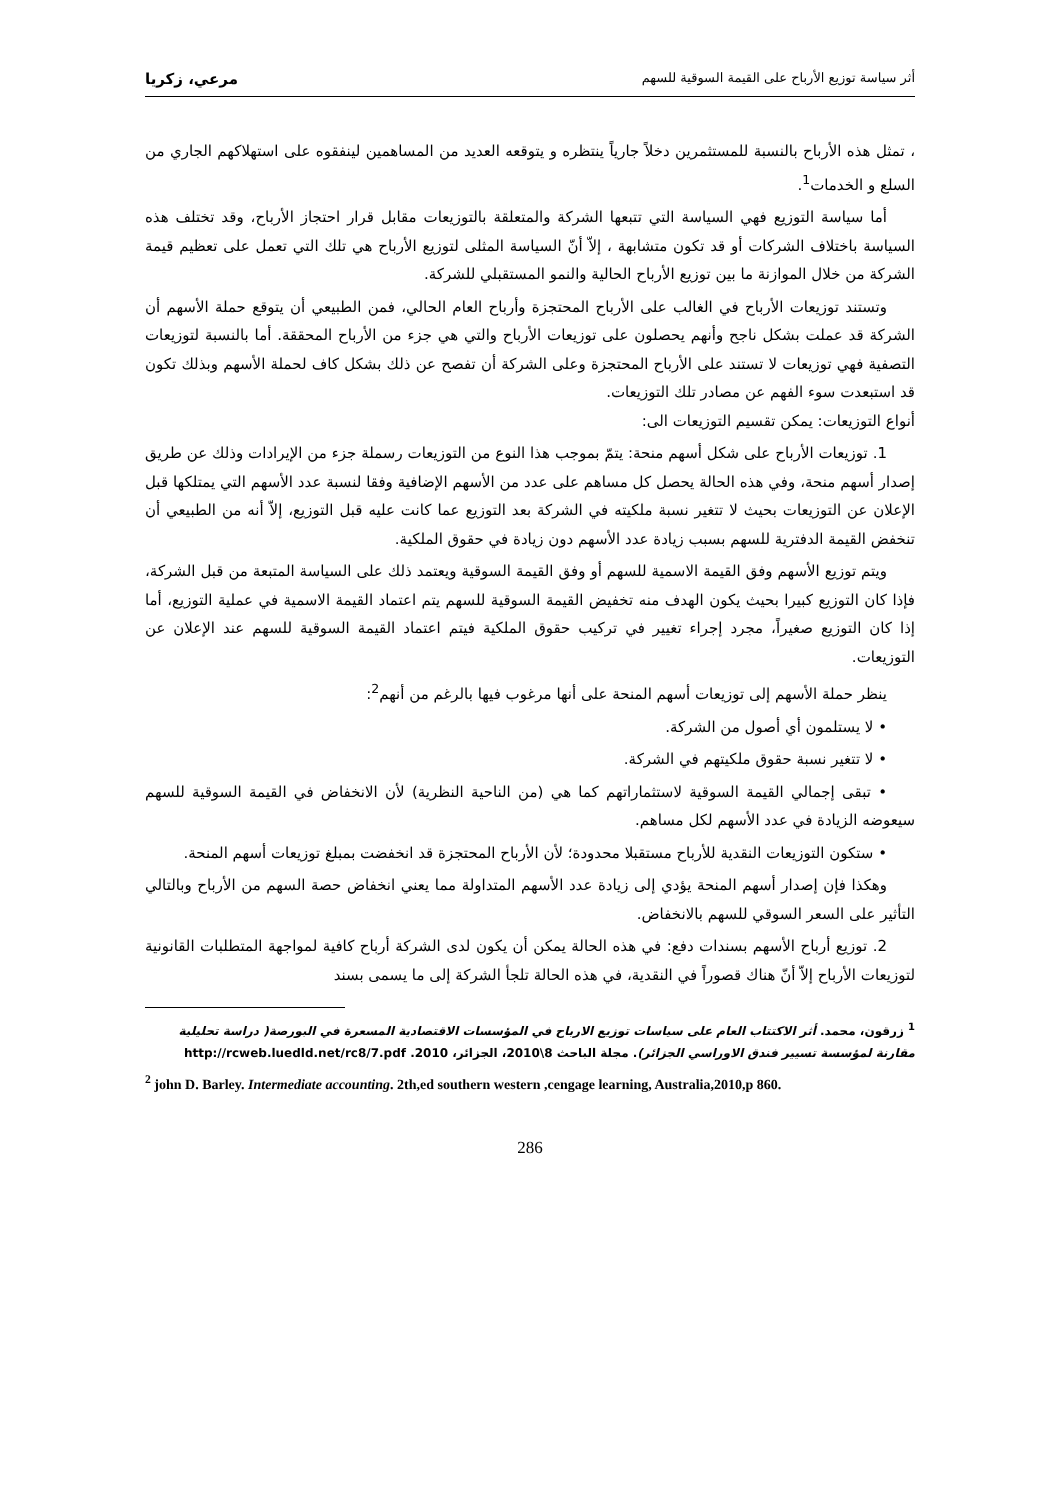أثر سياسة توزيع الأرباح على القيمة السوقية للسهم مرعي، زكريا
، تمثل هذه الأرباح بالنسبة للمستثمرين دخلاً جارياً ينتظره و يتوقعه العديد من المساهمين لينفقوه على استهلاكهم الجاري من السلع و الخدمات<sup>1</sup>.
أما سياسة التوزيع فهي السياسة التي تتبعها الشركة والمتعلقة بالتوزيعات مقابل قرار احتجاز الأرباح، وقد تختلف هذه السياسة باختلاف الشركات أو قد تكون متشابهة ، إلاّ أنّ السياسة المثلى لتوزيع الأرباح هي تلك التي تعمل على تعظيم قيمة الشركة من خلال الموازنة ما بين توزيع الأرباح الحالية والنمو المستقبلي للشركة.
وتستند توزيعات الأرباح في الغالب على الأرباح المحتجزة وأرباح العام الحالي، فمن الطبيعي أن يتوقع حملة الأسهم أن الشركة قد عملت بشكل ناجح وأنهم يحصلون على توزيعات الأرباح والتي هي جزء من الأرباح المحققة. أما بالنسبة لتوزيعات التصفية فهي توزيعات لا تستند على الأرباح المحتجزة وعلى الشركة أن تفصح عن ذلك بشكل كاف لحملة الأسهم وبذلك تكون قد استبعدت سوء الفهم عن مصادر تلك التوزيعات.
أنواع التوزيعات: يمكن تقسيم التوزيعات الى:
1. توزيعات الأرباح على شكل أسهم منحة: يتمّ بموجب هذا النوع من التوزيعات رسملة جزء من الإيرادات وذلك عن طريق إصدار أسهم منحة، وفي هذه الحالة يحصل كل مساهم على عدد من الأسهم الإضافية وفقا لنسبة عدد الأسهم التي يمتلكها قبل الإعلان عن التوزيعات بحيث لا تتغير نسبة ملكيته في الشركة بعد التوزيع عما كانت عليه قبل التوزيع، إلاّ أنه من الطبيعي أن تنخفض القيمة الدفترية للسهم بسبب زيادة عدد الأسهم دون زيادة في حقوق الملكية.
ويتم توزيع الأسهم وفق القيمة الاسمية للسهم أو وفق القيمة السوقية ويعتمد ذلك على السياسة المتبعة من قبل الشركة، فإذا كان التوزيع كبيرا بحيث يكون الهدف منه تخفيض القيمة السوقية للسهم يتم اعتماد القيمة الاسمية في عملية التوزيع، أما إذا كان التوزيع صغيراً، مجرد إجراء تغيير في تركيب حقوق الملكية فيتم اعتماد القيمة السوقية للسهم عند الإعلان عن التوزيعات.
ينظر حملة الأسهم إلى توزيعات أسهم المنحة على أنها مرغوب فيها بالرغم من أنهم<sup>2</sup>:
• لا يستلمون أي أصول من الشركة.
• لا تتغير نسبة حقوق ملكيتهم في الشركة.
• تبقى إجمالي القيمة السوقية لاستثماراتهم كما هي (من الناحية النظرية) لأن الانخفاض في القيمة السوقية للسهم سيعوضه الزيادة في عدد الأسهم لكل مساهم.
• ستكون التوزيعات النقدية للأرباح مستقبلا محدودة؛ لأن الأرباح المحتجزة قد انخفضت بمبلغ توزيعات أسهم المنحة.
وهكذا فإن إصدار أسهم المنحة يؤدي إلى زيادة عدد الأسهم المتداولة مما يعني انخفاض حصة السهم من الأرباح وبالتالي التأثير على السعر السوقي للسهم بالانخفاض.
2. توزيع أرباح الأسهم بسندات دفع: في هذه الحالة يمكن أن يكون لدى الشركة أرباح كافية لمواجهة المتطلبات القانونية لتوزيعات الأرباح إلاّ أنّ هناك قصوراً في النقدية، في هذه الحالة تلجأ الشركة إلى ما يسمى بسند
<sup>1</sup> زرقون، محمد. أثر الاكتتاب العام على سياسات توزيع الارباح في المؤسسات الاقتصادية المسعرة في البورصة( دراسة تحليلية مقارنة لمؤسسة تسيير فندق الاوراسي الجزائر). مجلة الباحث 8\2010، الجزائر، 2010. http://rcweb.luedld.net/rc8/7.pdf
<sup>2</sup> john D. Barley. Intermediate accounting. 2th,ed southern western ,cengage learning, Australia,2010,p 860.
286